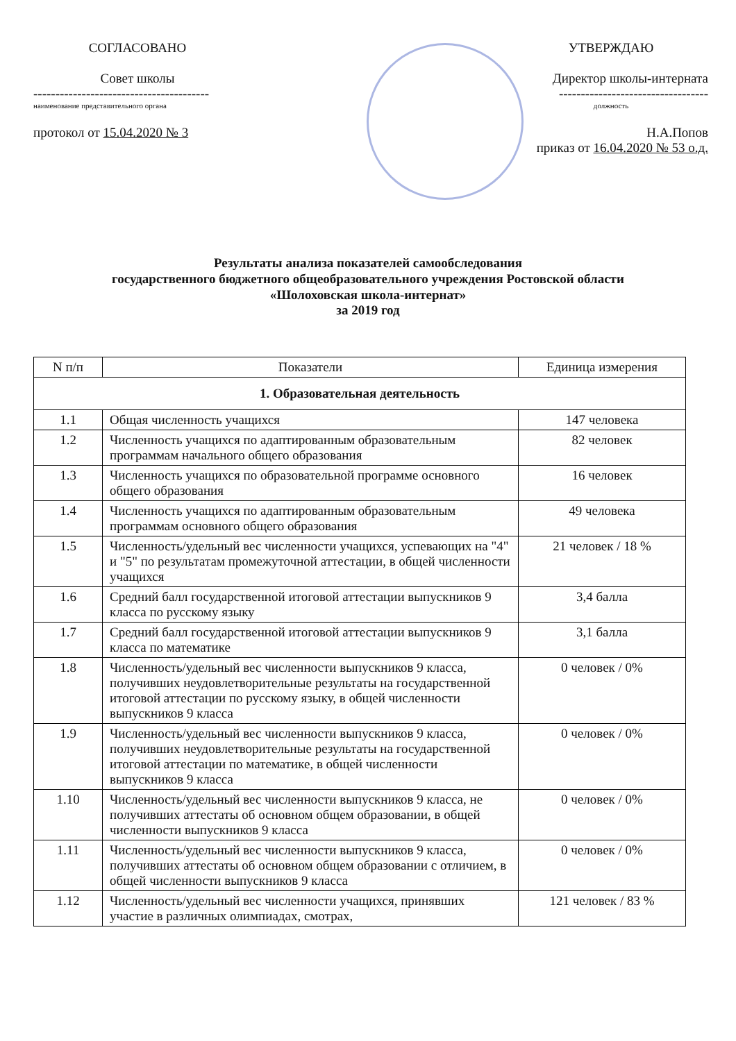СОГЛАСОВАНО
Совет школы
----------------------------------------
наименование представительного органа
протокол от 15.04.2020 № 3
УТВЕРЖДАЮ
Директор школы-интерната
----------------------------------
должность
Н.А.Попов
приказ от 16.04.2020 № 53 о.д.
Результаты анализа показателей самообследования
государственного бюджетного общеобразовательного учреждения Ростовской области
«Шолоховская школа-интернат»
за 2019 год
| N п/п | Показатели | Единица измерения |
| --- | --- | --- |
| 1. Образовательная деятельность | | |
| 1.1 | Общая численность учащихся | 147 человека |
| 1.2 | Численность учащихся по адаптированным образовательным программам начального общего образования | 82 человек |
| 1.3 | Численность учащихся по образовательной программе основного общего образования | 16 человек |
| 1.4 | Численность учащихся по адаптированным образовательным программам основного общего образования | 49 человека |
| 1.5 | Численность/удельный вес численности учащихся, успевающих на "4" и "5" по результатам промежуточной аттестации, в общей численности учащихся | 21 человек / 18 % |
| 1.6 | Средний балл государственной итоговой аттестации выпускников 9 класса по русскому языку | 3,4 балла |
| 1.7 | Средний балл государственной итоговой аттестации выпускников 9 класса по математике | 3,1 балла |
| 1.8 | Численность/удельный вес численности выпускников 9 класса, получивших неудовлетворительные результаты на государственной итоговой аттестации по русскому языку, в общей численности выпускников 9 класса | 0 человек / 0% |
| 1.9 | Численность/удельный вес численности выпускников 9 класса, получивших неудовлетворительные результаты на государственной итоговой аттестации по математике, в общей численности выпускников 9 класса | 0 человек / 0% |
| 1.10 | Численность/удельный вес численности выпускников 9 класса, не получивших аттестаты об основном общем образовании, в общей численности выпускников 9 класса | 0 человек / 0% |
| 1.11 | Численность/удельный вес численности выпускников 9 класса, получивших аттестаты об основном общем образовании с отличием, в общей численности выпускников 9 класса | 0 человек / 0% |
| 1.12 | Численность/удельный вес численности учащихся, принявших участие в различных олимпиадах, смотрах, | 121 человек / 83 % |